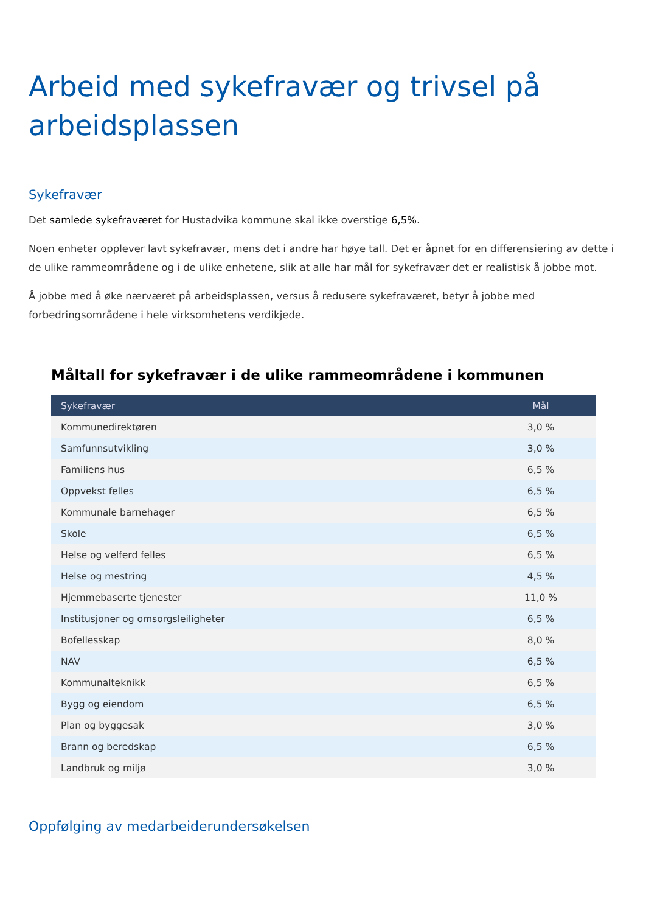Arbeid med sykefravær og trivsel på arbeidsplassen
Sykefravær
Det samlede sykefraværet for Hustadvika kommune skal ikke overstige 6,5%.
Noen enheter opplever lavt sykefravær, mens det i andre har høye tall. Det er åpnet for en differensiering av dette i de ulike rammeområdene og i de ulike enhetene, slik at alle har mål for sykefravær det er realistisk å jobbe mot.
Å jobbe med å øke nærværet på arbeidsplassen, versus å redusere sykefraværet, betyr å jobbe med forbedringsområdene i hele virksomhetens verdikjede.
Måltall for sykefravær i de ulike rammeområdene i kommunen
| Sykefravær | Mål |
| --- | --- |
| Kommunedirektøren | 3,0 % |
| Samfunnsutvikling | 3,0 % |
| Familiens hus | 6,5 % |
| Oppvekst felles | 6,5 % |
| Kommunale barnehager | 6,5 % |
| Skole | 6,5 % |
| Helse og velferd felles | 6,5 % |
| Helse og mestring | 4,5 % |
| Hjemmebaserte tjenester | 11,0 % |
| Institusjoner og omsorgsleiligheter | 6,5 % |
| Bofellesskap | 8,0 % |
| NAV | 6,5 % |
| Kommunalteknikk | 6,5 % |
| Bygg og eiendom | 6,5 % |
| Plan og byggesak | 3,0 % |
| Brann og beredskap | 6,5 % |
| Landbruk og miljø | 3,0 % |
Oppfølging av medarbeiderundersøkelsen